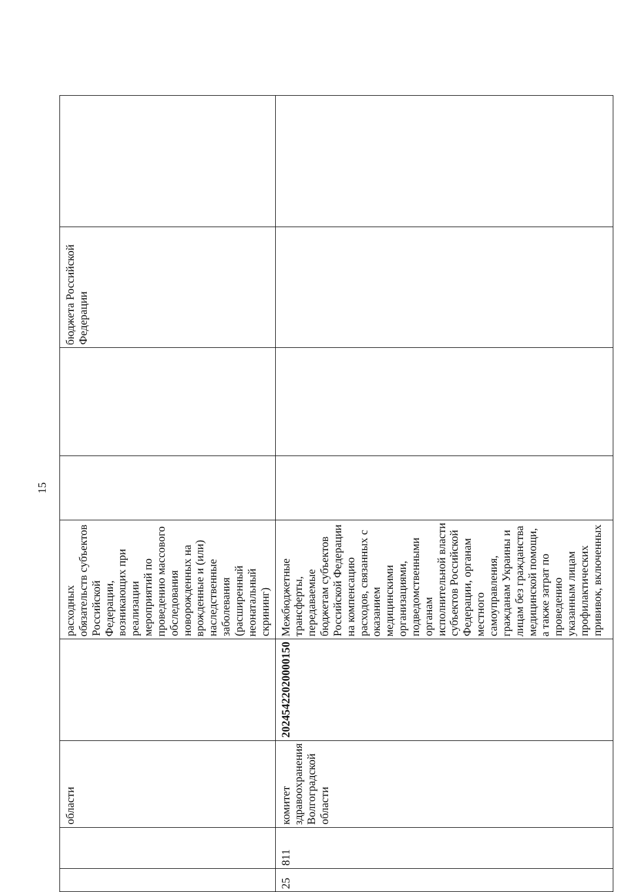15
| | | области | | расходных обязательств субъектов Российской Федерации, возникающих при реализации мероприятий по проведению массового обследования новорожденных на врожденные и (или) наследственные заболевания (расширенный неонатальный скрининг) | | | бюджета Российской Федерации | |
| 25 | 811 | комитет здравоохранения Волгоградской области | 20245422020000150 | Межбюджетные трансферты, передаваемые бюджетам субъектов Российской Федерации на компенсацию расходов, связанных с оказанием медицинскими организациями, подведомственными органам исполнительной власти субъектов Российской Федерации, органам местного самоуправления, гражданам Украины и лицам без гражданства медицинской помощи, а также затрат по проведению указанным лицам профилактических прививок, включенных | | | | |